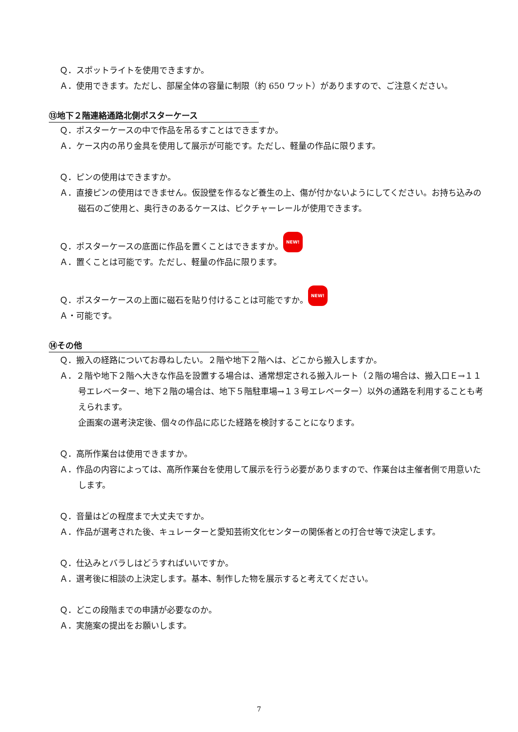Ｑ．スポットライトを使用できますか。
Ａ．使用できます。ただし、部屋全体の容量に制限（約 650 ワット）がありますので、ご注意ください。
⑬地下２階連絡通路北側ポスターケース
Ｑ．ポスターケースの中で作品を吊るすことはできますか。
Ａ．ケース内の吊り金具を使用して展示が可能です。ただし、軽量の作品に限ります。
Ｑ．ピンの使用はできますか。
Ａ．直接ピンの使用はできません。仮設壁を作るなど養生の上、傷が付かないようにしてください。お持ち込みの磁石のご使用と、奥行きのあるケースは、ピクチャーレールが使用できます。
Ｑ．ポスターケースの底面に作品を置くことはできますか。 NEW!
Ａ．置くことは可能です。ただし、軽量の作品に限ります。
Ｑ．ポスターケースの上面に磁石を貼り付けることは可能ですか。 NEW!
Ａ・可能です。
⑭その他
Ｑ．搬入の経路についてお尋ねしたい。２階や地下２階へは、どこから搬入しますか。
Ａ．２階や地下２階へ大きな作品を設置する場合は、通常想定される搬入ルート（２階の場合は、搬入口Ｅ→１１号エレベーター、地下２階の場合は、地下５階駐車場→１３号エレベーター）以外の通路を利用することも考えられます。
企画案の選考決定後、個々の作品に応じた経路を検討することになります。
Ｑ．高所作業台は使用できますか。
Ａ．作品の内容によっては、高所作業台を使用して展示を行う必要がありますので、作業台は主催者側で用意いたします。
Ｑ．音量はどの程度まで大丈夫ですか。
Ａ．作品が選考された後、キュレーターと愛知芸術文化センターの関係者との打合せ等で決定します。
Ｑ．仕込みとバラしはどうすればいいですか。
Ａ．選考後に相談の上決定します。基本、制作した物を展示すると考えてください。
Ｑ．どこの段階までの申請が必要なのか。
Ａ．実施案の提出をお願いします。
7